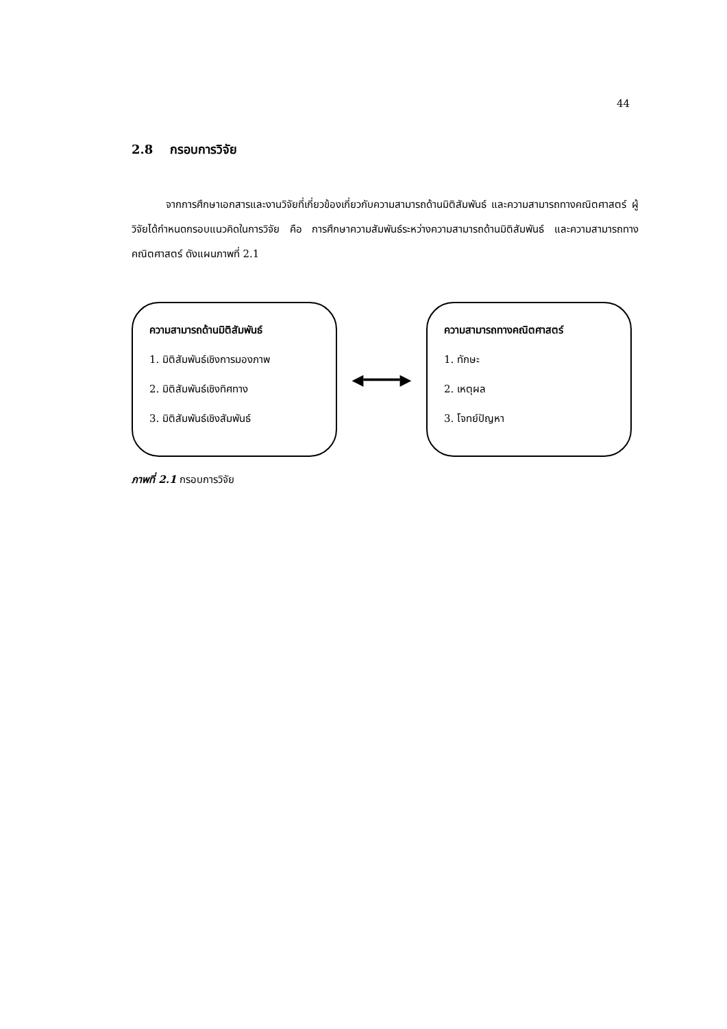44
2.8 กรอบการวิจัย
จากการศึกษาเอกสารและงานวิจัยที่เกี่ยวข้องเกี่ยวกับความสามารถด้านมิติสัมพันธ์ และความสามารถทางคณิตศาสตร์ ผู้วิจัยได้กำหนดกรอบแนวคิดในการวิจัย คือ การศึกษาความสัมพันธ์ระหว่างความสามารถด้านมิติสัมพันธ์ และความสามารถทางคณิตศาสตร์ ดังแผนภาพที่ 2.1
ความสามารถด้านมิติสัมพันธ์
1. มิติสัมพันธ์เชิงการมองภาพ
2. มิติสัมพันธ์เชิงทิศทาง
3. มิติสัมพันธ์เชิงสัมพันธ์
◀━━━━▶
ความสามารถทางคณิตศาสตร์
1. ทักษะ
2. เหตุผล
3. โจทย์ปัญหา
ภาพที่ 2.1 กรอบการวิจัย